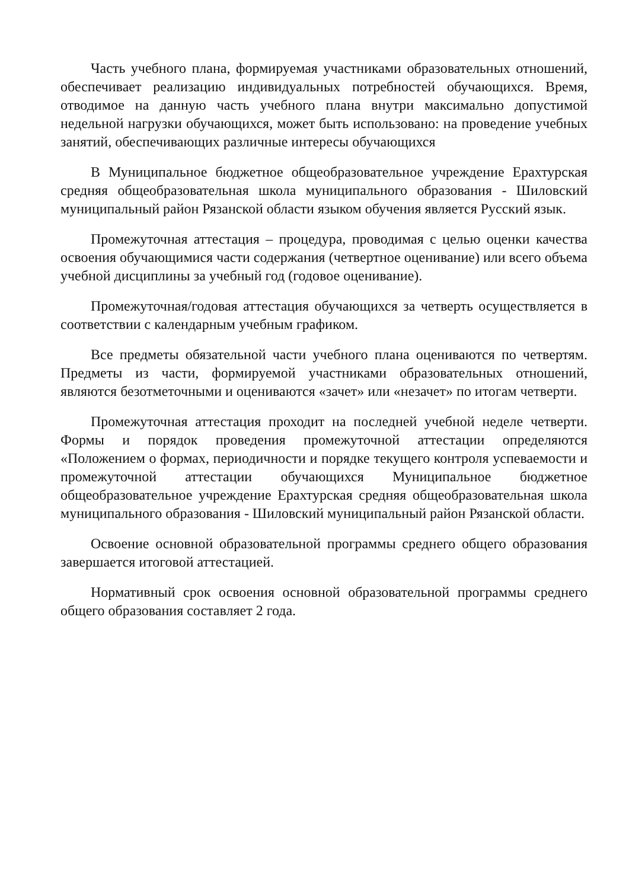Часть учебного плана, формируемая участниками образовательных отношений, обеспечивает реализацию индивидуальных потребностей обучающихся. Время, отводимое на данную часть учебного плана внутри максимально допустимой недельной нагрузки обучающихся, может быть использовано: на проведение учебных занятий, обеспечивающих различные интересы обучающихся
В Муниципальное бюджетное общеобразовательное учреждение Ерахтурская средняя общеобразовательная школа муниципального образования - Шиловский муниципальный район Рязанской области языком обучения является Русский язык.
Промежуточная аттестация – процедура, проводимая с целью оценки качества освоения обучающимися части содержания (четвертное оценивание) или всего объема учебной дисциплины за учебный год (годовое оценивание).
Промежуточная/годовая аттестация обучающихся за четверть осуществляется в соответствии с календарным учебным графиком.
Все предметы обязательной части учебного плана оцениваются по четвертям. Предметы из части, формируемой участниками образовательных отношений, являются безотметочными и оцениваются «зачет» или «незачет» по итогам четверти.
Промежуточная аттестация проходит на последней учебной неделе четверти. Формы и порядок проведения промежуточной аттестации определяются «Положением о формах, периодичности и порядке текущего контроля успеваемости и промежуточной аттестации обучающихся Муниципальное бюджетное общеобразовательное учреждение Ерахтурская средняя общеобразовательная школа муниципального образования - Шиловский муниципальный район Рязанской области.
Освоение основной образовательной программы среднего общего образования завершается итоговой аттестацией.
Нормативный срок освоения основной образовательной программы среднего общего образования составляет 2 года.